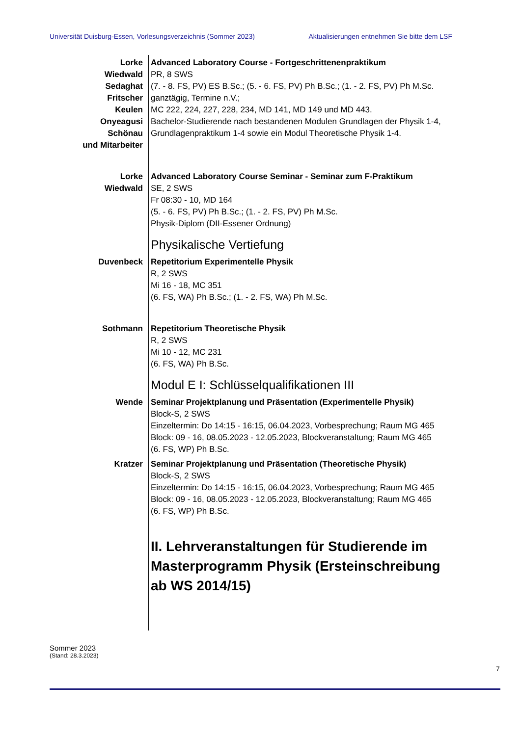Universität Duisburg-Essen, Vorlesungsverzeichnis (Sommer 2023) Aktualisierungen entnehmen Sie bitte dem LSF
Lorke
Wiedwald
Sedaghat
Fritscher
Keulen
Onyeagusi
Schönau
und Mitarbeiter
Advanced Laboratory Course - Fortgeschrittenenpraktikum
PR, 8 SWS
(7. - 8. FS, PV) ES B.Sc.; (5. - 6. FS, PV) Ph B.Sc.; (1. - 2. FS, PV) Ph M.Sc.
ganztägig, Termine n.V.;
MC 222, 224, 227, 228, 234, MD 141, MD 149 und MD 443.
Bachelor-Studierende nach bestandenen Modulen Grundlagen der Physik 1-4, Grundlagenpraktikum 1-4 sowie ein Modul Theoretische Physik 1-4.
Lorke
Wiedwald
Advanced Laboratory Course Seminar - Seminar zum F-Praktikum
SE, 2 SWS
Fr 08:30 - 10, MD 164
(5. - 6. FS, PV) Ph B.Sc.; (1. - 2. FS, PV) Ph M.Sc.
Physik-Diplom (DII-Essener Ordnung)
Physikalische Vertiefung
Duvenbeck Repetitorium Experimentelle Physik
R, 2 SWS
Mi 16 - 18, MC 351
(6. FS, WA) Ph B.Sc.; (1. - 2. FS, WA) Ph M.Sc.
Sothmann Repetitorium Theoretische Physik
R, 2 SWS
Mi 10 - 12, MC 231
(6. FS, WA) Ph B.Sc.
Modul E I: Schlüsselqualifikationen III
Wende Seminar Projektplanung und Präsentation (Experimentelle Physik)
Block-S, 2 SWS
Einzeltermin: Do 14:15 - 16:15, 06.04.2023, Vorbesprechung; Raum MG 465
Block: 09 - 16, 08.05.2023 - 12.05.2023, Blockveranstaltung; Raum MG 465
(6. FS, WP) Ph B.Sc.
Kratzer Seminar Projektplanung und Präsentation (Theoretische Physik)
Block-S, 2 SWS
Einzeltermin: Do 14:15 - 16:15, 06.04.2023, Vorbesprechung; Raum MG 465
Block: 09 - 16, 08.05.2023 - 12.05.2023, Blockveranstaltung; Raum MG 465
(6. FS, WP) Ph B.Sc.
II. Lehrveranstaltungen für Studierende im Masterprogramm Physik (Ersteinschreibung ab WS 2014/15)
Sommer 2023
(Stand: 28.3.2023)
7